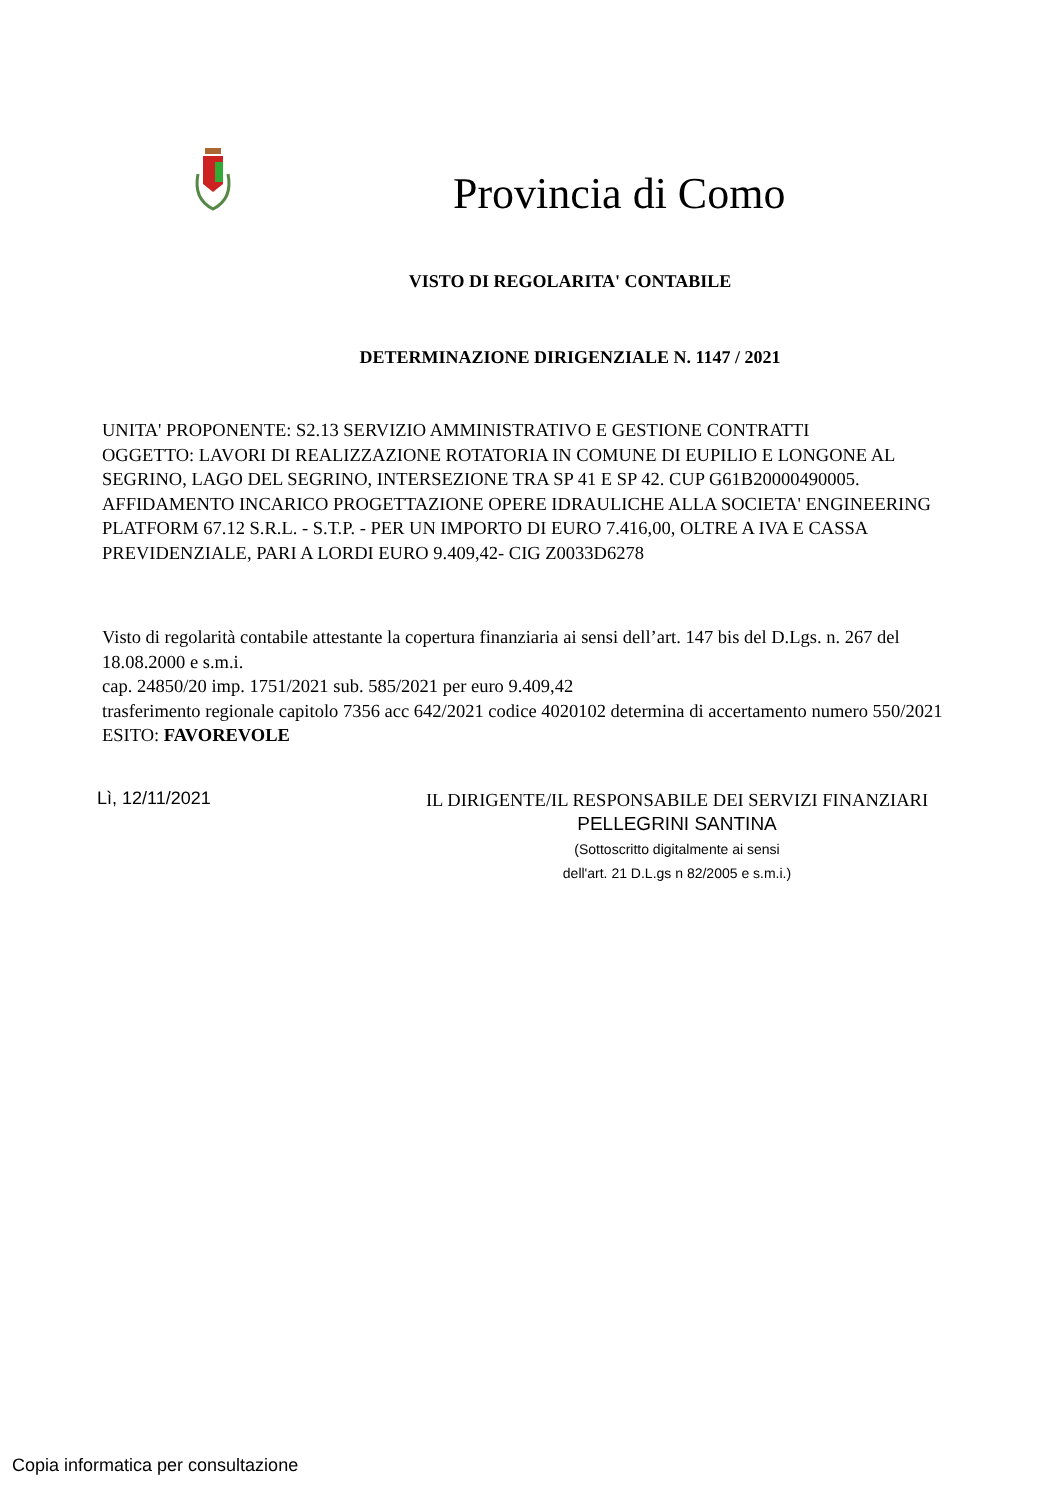Provincia di Como
VISTO DI REGOLARITA' CONTABILE
DETERMINAZIONE DIRIGENZIALE N. 1147 / 2021
UNITA' PROPONENTE: S2.13 SERVIZIO AMMINISTRATIVO E GESTIONE CONTRATTI
OGGETTO: LAVORI DI REALIZZAZIONE ROTATORIA IN COMUNE DI EUPILIO E LONGONE AL SEGRINO, LAGO DEL SEGRINO, INTERSEZIONE TRA SP 41 E SP 42. CUP G61B20000490005. AFFIDAMENTO INCARICO PROGETTAZIONE OPERE IDRAULICHE ALLA SOCIETA' ENGINEERING PLATFORM 67.12 S.R.L. - S.T.P. - PER UN IMPORTO DI EURO 7.416,00, OLTRE A IVA E CASSA PREVIDENZIALE, PARI A LORDI EURO 9.409,42- CIG Z0033D6278
Visto di regolarità contabile attestante la copertura finanziaria ai sensi dell’art. 147 bis del D.Lgs. n. 267 del 18.08.2000 e s.m.i.
cap. 24850/20 imp. 1751/2021 sub. 585/2021 per euro 9.409,42
trasferimento regionale capitolo 7356 acc 642/2021 codice 4020102 determina di accertamento numero 550/2021
ESITO: FAVOREVOLE
Lì, 12/11/2021
IL DIRIGENTE/IL RESPONSABILE DEI SERVIZI FINANZIARI
PELLEGRINI SANTINA
(Sottoscritto digitalmente ai sensi
dell'art. 21 D.L.gs n 82/2005 e s.m.i.)
Copia informatica per consultazione